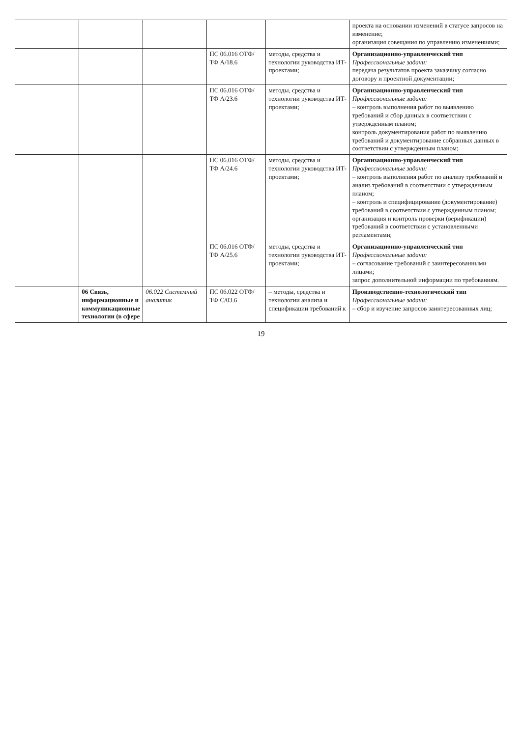| | | | | | проекта на основании изменений в статусе запросов на изменение; организация совещания по управлению изменениями; |
| | | | ПС 06.016 ОТФ/ТФ A/18.6 | методы, средства и технологии руководства ИТ-проектами; | Организационно-управленческий тип Профессиональные задачи: передача результатов проекта заказчику согласно договору и проектной документации; |
| | | | ПС 06.016 ОТФ/ТФ A/23.6 | методы, средства и технологии руководства ИТ-проектами; | Организационно-управленческий тип Профессиональные задачи: – контроль выполнения работ по выявлению требований и сбор данных в соответствии с утвержденным планом; контроль документирования работ по выявлению требований и документирование собранных данных в соответствии с утвержденным планом; |
| | | | ПС 06.016 ОТФ/ТФ A/24.6 | методы, средства и технологии руководства ИТ-проектами; | Организационно-управленческий тип Профессиональные задачи: – контроль выполнения работ по анализу требований и анализ требований в соответствии с утвержденным планом; – контроль и специфицирование (документирование) требований в соответствии с утвержденным планом; организация и контроль проверки (верификации) требований в соответствии с установленными регламентами; |
| | | | ПС 06.016 ОТФ/ТФ A/25.6 | методы, средства и технологии руководства ИТ-проектами; | Организационно-управленческий тип Профессиональные задачи: – согласование требований с заинтересованными лицами; запрос дополнительной информации по требованиям. |
| | 06 Связь, информационные и коммуникационные технологии (в сфере | 06.022 Системный аналитик | ПС 06.022 ОТФ/ТФ C/03.6 | – методы, средства и технологии анализа и спецификации требований к | Производственно-технологический тип Профессиональные задачи: – сбор и изучение запросов заинтересованных лиц; |
19